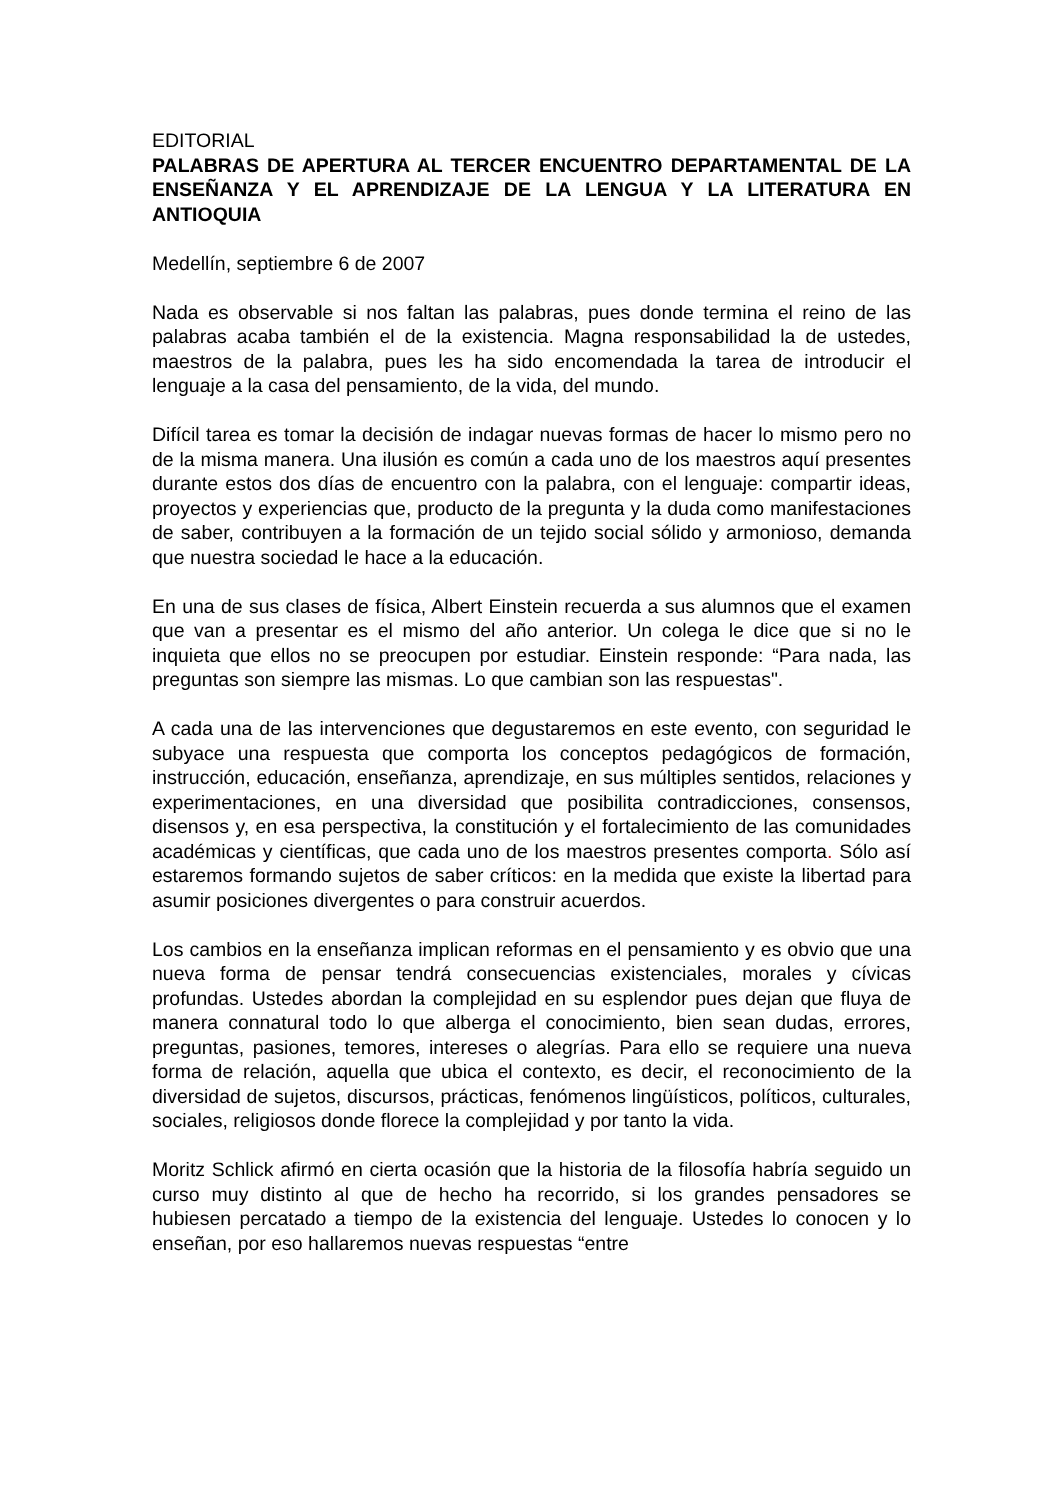EDITORIAL
PALABRAS DE APERTURA AL TERCER ENCUENTRO DEPARTAMENTAL DE LA ENSEÑANZA Y EL APRENDIZAJE DE LA LENGUA Y LA LITERATURA EN ANTIOQUIA
Medellín, septiembre 6 de 2007
Nada es observable si nos faltan las palabras, pues donde termina el reino de las palabras acaba también el de la existencia. Magna responsabilidad la de ustedes, maestros de la palabra, pues les ha sido encomendada la tarea de introducir el lenguaje a la casa del pensamiento, de la vida, del mundo.
Difícil tarea es tomar la decisión de indagar nuevas formas de hacer lo mismo pero no de la misma manera. Una ilusión es común a cada uno de los maestros aquí presentes durante estos dos días de encuentro con la palabra, con el lenguaje: compartir ideas, proyectos y experiencias que, producto de la pregunta y la duda como manifestaciones de saber, contribuyen a la formación de un tejido social sólido y armonioso, demanda que nuestra sociedad le hace a la educación.
En una de sus clases de física, Albert Einstein recuerda a sus alumnos que el examen que van a presentar es el mismo del año anterior. Un colega le dice que si no le inquieta que ellos no se preocupen por estudiar. Einstein responde: “Para nada, las preguntas son siempre las mismas. Lo que cambian son las respuestas".
A cada una de las intervenciones que degustaremos en este evento, con seguridad le subyace una respuesta que comporta los conceptos pedagógicos de formación, instrucción, educación, enseñanza, aprendizaje, en sus múltiples sentidos, relaciones y experimentaciones, en una diversidad que posibilita contradicciones, consensos, disensos y, en esa perspectiva, la constitución y el fortalecimiento de las comunidades académicas y científicas, que cada uno de los maestros presentes comporta. Sólo así estaremos formando sujetos de saber críticos: en la medida que existe la libertad para asumir posiciones divergentes o para construir acuerdos.
Los cambios en la enseñanza implican reformas en el pensamiento y es obvio que una nueva forma de pensar tendrá consecuencias existenciales, morales y cívicas profundas. Ustedes abordan la complejidad en su esplendor pues dejan que fluya de manera connatural todo lo que alberga el conocimiento, bien sean dudas, errores, preguntas, pasiones, temores, intereses o alegrías. Para ello se requiere una nueva forma de relación, aquella que ubica el contexto, es decir, el reconocimiento de la diversidad de sujetos, discursos, prácticas, fenómenos lingüísticos, políticos, culturales, sociales, religiosos donde florece la complejidad y por tanto la vida.
Moritz Schlick afirmó en cierta ocasión que la historia de la filosofía habría seguido un curso muy distinto al que de hecho ha recorrido, si los grandes pensadores se hubiesen percatado a tiempo de la existencia del lenguaje. Ustedes lo conocen y lo enseñan, por eso hallaremos nuevas respuestas “entre